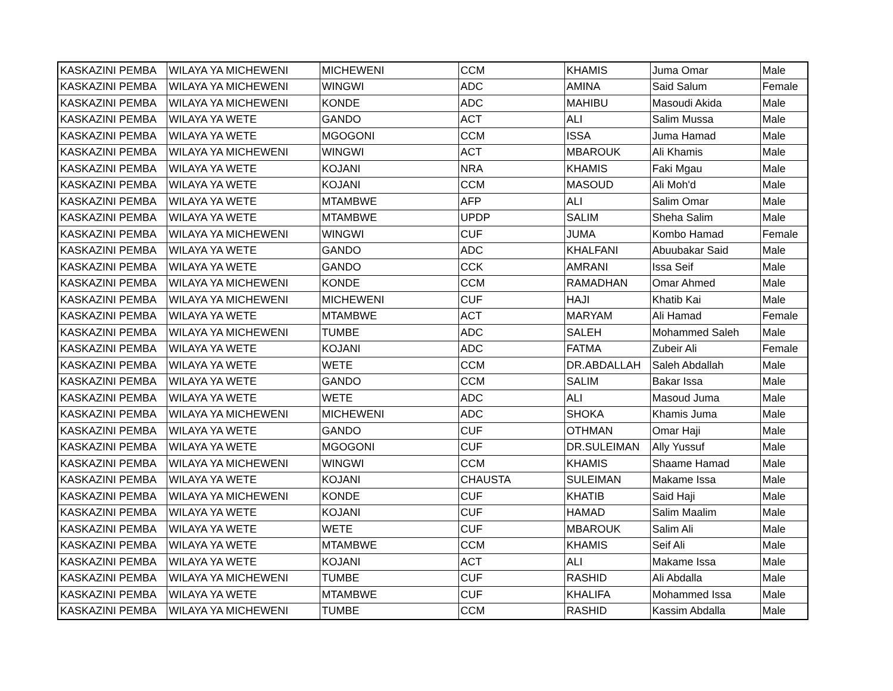| KASKAZINI PEMBA | WILAYA YA MICHEWENI | MICHEWENI | CCM | KHAMIS | Juma Omar | Male |
| KASKAZINI PEMBA | WILAYA YA MICHEWENI | WINGWI | ADC | AMINA | Said Salum | Female |
| KASKAZINI PEMBA | WILAYA YA MICHEWENI | KONDE | ADC | MAHIBU | Masoudi Akida | Male |
| KASKAZINI PEMBA | WILAYA YA WETE | GANDO | ACT | ALI | Salim Mussa | Male |
| KASKAZINI PEMBA | WILAYA YA WETE | MGOGONI | CCM | ISSA | Juma Hamad | Male |
| KASKAZINI PEMBA | WILAYA YA MICHEWENI | WINGWI | ACT | MBAROUK | Ali Khamis | Male |
| KASKAZINI PEMBA | WILAYA YA WETE | KOJANI | NRA | KHAMIS | Faki Mgau | Male |
| KASKAZINI PEMBA | WILAYA YA WETE | KOJANI | CCM | MASOUD | Ali Moh'd | Male |
| KASKAZINI PEMBA | WILAYA YA WETE | MTAMBWE | AFP | ALI | Salim Omar | Male |
| KASKAZINI PEMBA | WILAYA YA WETE | MTAMBWE | UPDP | SALIM | Sheha Salim | Male |
| KASKAZINI PEMBA | WILAYA YA MICHEWENI | WINGWI | CUF | JUMA | Kombo Hamad | Female |
| KASKAZINI PEMBA | WILAYA YA WETE | GANDO | ADC | KHALFANI | Abuubakar Said | Male |
| KASKAZINI PEMBA | WILAYA YA WETE | GANDO | CCK | AMRANI | Issa Seif | Male |
| KASKAZINI PEMBA | WILAYA YA MICHEWENI | KONDE | CCM | RAMADHAN | Omar Ahmed | Male |
| KASKAZINI PEMBA | WILAYA YA MICHEWENI | MICHEWENI | CUF | HAJI | Khatib Kai | Male |
| KASKAZINI PEMBA | WILAYA YA WETE | MTAMBWE | ACT | MARYAM | Ali Hamad | Female |
| KASKAZINI PEMBA | WILAYA YA MICHEWENI | TUMBE | ADC | SALEH | Mohammed Saleh | Male |
| KASKAZINI PEMBA | WILAYA YA WETE | KOJANI | ADC | FATMA | Zubeir Ali | Female |
| KASKAZINI PEMBA | WILAYA YA WETE | WETE | CCM | DR.ABDALLAH | Saleh Abdallah | Male |
| KASKAZINI PEMBA | WILAYA YA WETE | GANDO | CCM | SALIM | Bakar Issa | Male |
| KASKAZINI PEMBA | WILAYA YA WETE | WETE | ADC | ALI | Masoud Juma | Male |
| KASKAZINI PEMBA | WILAYA YA MICHEWENI | MICHEWENI | ADC | SHOKA | Khamis Juma | Male |
| KASKAZINI PEMBA | WILAYA YA WETE | GANDO | CUF | OTHMAN | Omar Haji | Male |
| KASKAZINI PEMBA | WILAYA YA WETE | MGOGONI | CUF | DR.SULEIMAN | Ally Yussuf | Male |
| KASKAZINI PEMBA | WILAYA YA MICHEWENI | WINGWI | CCM | KHAMIS | Shaame Hamad | Male |
| KASKAZINI PEMBA | WILAYA YA WETE | KOJANI | CHAUSTA | SULEIMAN | Makame Issa | Male |
| KASKAZINI PEMBA | WILAYA YA MICHEWENI | KONDE | CUF | KHATIB | Said Haji | Male |
| KASKAZINI PEMBA | WILAYA YA WETE | KOJANI | CUF | HAMAD | Salim Maalim | Male |
| KASKAZINI PEMBA | WILAYA YA WETE | WETE | CUF | MBAROUK | Salim Ali | Male |
| KASKAZINI PEMBA | WILAYA YA WETE | MTAMBWE | CCM | KHAMIS | Seif Ali | Male |
| KASKAZINI PEMBA | WILAYA YA WETE | KOJANI | ACT | ALI | Makame Issa | Male |
| KASKAZINI PEMBA | WILAYA YA MICHEWENI | TUMBE | CUF | RASHID | Ali Abdalla | Male |
| KASKAZINI PEMBA | WILAYA YA WETE | MTAMBWE | CUF | KHALIFA | Mohammed Issa | Male |
| KASKAZINI PEMBA | WILAYA YA MICHEWENI | TUMBE | CCM | RASHID | Kassim Abdalla | Male |